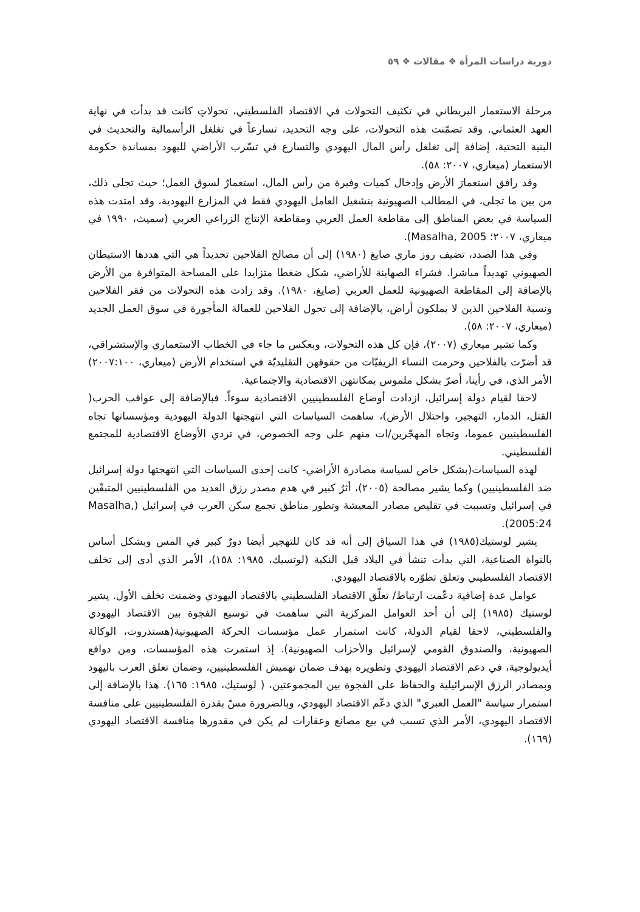دورية دراسات المرأة ❖ مقالات ❖ ٥٩
مرحلة الاستعمار البريطاني في تكثيف التحولات في الاقتصاد الفلسطيني، تحولاتٍ كانت قد بدأت في نهاية العهد العثماني. وقد تضمّنت هذه التحولات، على وجه التحديد، تسارعاً في تغلغل الرأسمالية والتحديث في البنية التحتية، إضافة إلى تغلغل رأس المال اليهودي والتسارع في تسّرب الأراضي لليهود بمساندة حكومة الاستعمار (ميعاري، ٢٠٠٧: ٥٨).
وقد رافق استعمارَ الأرض وإدخال كميات وفيرة من رأس المال، استعمارٌ لسوق العمل؛ حيث تجلى ذلك، من بين ما تجلى، في المطالب الصهيونية بتشغيل العامل اليهودي فقط في المزارع اليهودية، وقد امتدت هذه السياسة في بعض المناطق إلى مقاطعة العمل العربي ومقاطعة الإنتاج الزراعي العربي (سميث، ١٩٩٠ في ميعاري، ٢٠٠٧؛ Masalha, 2005).
وفي هذا الصدد، تضيف روز ماري صايغ (١٩٨٠) إلى أن مصالح الفلاحين تحديداً هي التي هددها الاستيطان الصهيوني تهديداً مباشرا. فشراء الصهاينة للأراضي، شكل ضغطا متزايدا على المساحة المتوافرة من الأرض بالإضافة إلى المقاطعة الصهيونية للعمل العربي (صايغ، ١٩٨٠). وقد زادت هذه التحولات من فقر الفلاحين ونسبة الفلاحين الذين لا يملكون أراض، بالإضافة إلى تحول الفلاحين للعمالة المأجورة في سوق العمل الجديد (ميعاري، ٢٠٠٧: ٥٨).
وكما تشير ميعاري (٢٠٠٧)، فإن كل هذه التحولات، وبعكس ما جاء في الخطاب الاستعماري والإستشراقي، قد أضرّت بالفلاحين وحرمت النساء الريفيّات من حقوقهن التقليديّة في استخدام الأرض (ميعاري، ٢٠٠٧:١٠٠) الأمر الذي، في رأينا، أضرّ بشكل ملموس بمكانتهن الاقتصادية والاجتماعية.
لاحقا لقيام دولة إسرائيل، ازدادت أوضاع الفلسطينيين الاقتصادية سوءاً. فبالإضافة إلى عواقب الحرب( القتل، الدمار، التهجير، واحتلال الأرض)، ساهمت السياسات التي انتهجتها الدولة اليهودية ومؤسساتها تجاه الفلسطينيين عموما، وتجاه المهجّرين/ات منهم على وجه الخصوص، في تردي الأوضاع الاقتصادية للمجتمع الفلسطيني.
لهذه السياسات(بشكل خاص لسياسة مصادرة الأراضي- كانت إحدى السياسات التي انتهجتها دولة إسرائيل ضد الفلسطينيين) وكما يشير مصالحة (٢٠٠٥)، أثرٌ كبير في هدم مصدر رزق العديد من الفلسطينيين المتبقّين في إسرائيل وتسببت في تقليص مصادر المعيشة وتطور مناطق تجمع سكن العرب في إسرائيل (Masalha, 2005:24).
يشير لوستيك(١٩٨٥) في هذا السياق إلى أنه قد كان للتهجير أيضا دورٌ كبير في المس وبشكل أساس بالنواة الصناعية، التي بدأت تنشأ في البلاد قبل النكبة (لوتسيك، ١٩٨٥: ١٥٨)، الأمر الذي أدى إلى تخلف الاقتصاد الفلسطيني وتعلق تطوّره بالاقتصاد اليهودي.
عوامل عدة إضافية دعّمت ارتباط/ تعلّق الاقتصاد الفلسطيني بالاقتصاد اليهودي وضمنت تخلف الأول. يشير لوستيك (١٩٨٥) إلى أن أحد العوامل المركزية التي ساهمت في توسيع الفجوة بين الاقتصاد اليهودي والفلسطيني، لاحقا لقيام الدولة، كانت استمرار عمل مؤسسات الحركة الصهيونية(هستدروت، الوكالة الصهيونية، والصندوق القومي لإسرائيل والأحزاب الصهيونية). إذ استمرت هذه المؤسسات، ومن دوافع أيديولوجية، في دعم الاقتصاد اليهودي وتطويره بهدف ضمان تهميش الفلسطينيين، وضمان تعلق العرب باليهود وبمصادر الرزق الإسرائيلية والحفاظ على الفجوة بين المجموعتين، ( لوستيك، ١٩٨٥: ١٦٥). هذا بالإضافة إلى استمرار سياسة "العمل العبري" الذي دعّم الاقتصاد اليهودي، وبالضرورة مسّ بقدرة الفلسطينيين على منافسة الاقتصاد اليهودي، الأمر الذي تسبب في بيع مصانع وعقارات لم يكن في مقدورها منافسة الاقتصاد اليهودي (١٦٩).